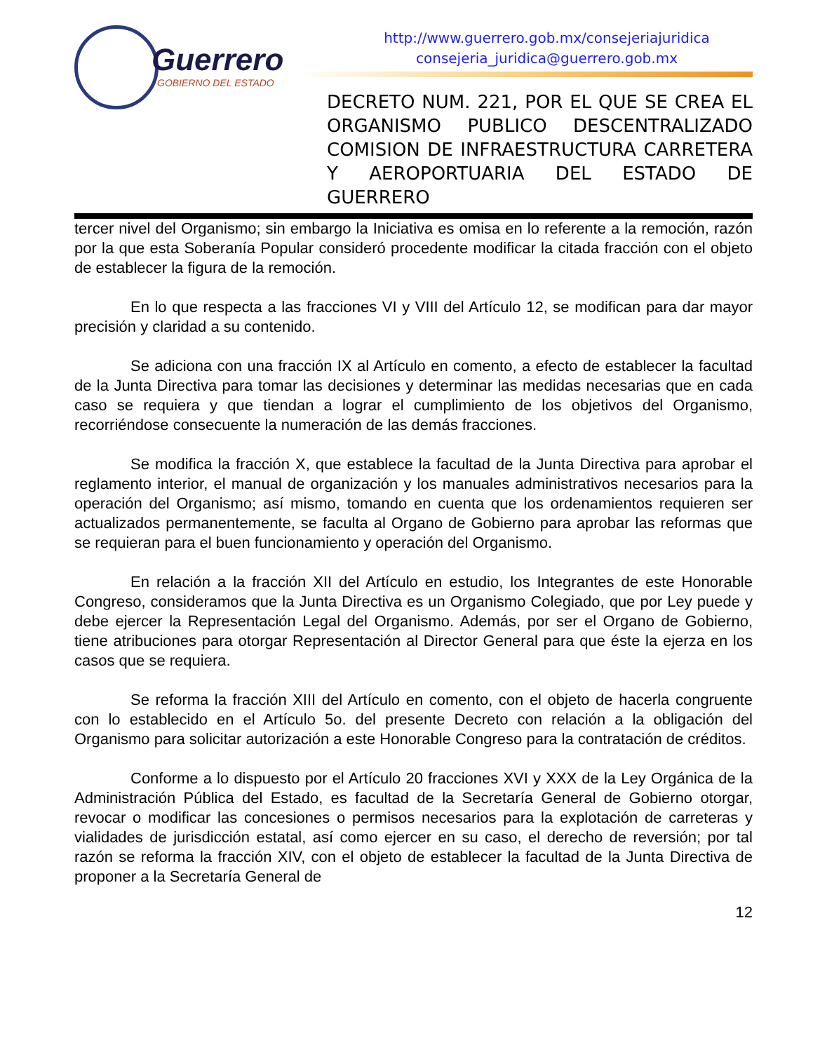Guerrero
GOBIERNO DEL ESTADO
http://www.guerrero.gob.mx/consejeriajuridica
consejeria_juridica@guerrero.gob.mx
DECRETO NUM. 221, POR EL QUE SE CREA EL ORGANISMO PUBLICO DESCENTRALIZADO COMISION DE INFRAESTRUCTURA CARRETERA Y AEROPORTUARIA DEL ESTADO DE GUERRERO
tercer nivel del Organismo; sin embargo la Iniciativa es omisa en lo referente a la remoción, razón por la que esta Soberanía Popular consideró procedente modificar la citada fracción con el objeto de establecer la figura de la remoción.
En lo que respecta a las fracciones VI y VIII del Artículo 12, se modifican para dar mayor precisión y claridad a su contenido.
Se adiciona con una fracción IX al Artículo en comento, a efecto de establecer la facultad de la Junta Directiva para tomar las decisiones y determinar las medidas necesarias que en cada caso se requiera y que tiendan a lograr el cumplimiento de los objetivos del Organismo, recorriéndose consecuente la numeración de las demás fracciones.
Se modifica la fracción X, que establece la facultad de la Junta Directiva para aprobar el reglamento interior, el manual de organización y los manuales administrativos necesarios para la operación del Organismo; así mismo, tomando en cuenta que los ordenamientos requieren ser actualizados permanentemente, se faculta al Organo de Gobierno para aprobar las reformas que se requieran para el buen funcionamiento y operación del Organismo.
En relación a la fracción XII del Artículo en estudio, los Integrantes de este Honorable Congreso, consideramos que la Junta Directiva es un Organismo Colegiado, que por Ley puede y debe ejercer la Representación Legal del Organismo. Además, por ser el Organo de Gobierno, tiene atribuciones para otorgar Representación al Director General para que éste la ejerza en los casos que se requiera.
Se reforma la fracción XIII del Artículo en comento, con el objeto de hacerla congruente con lo establecido en el Artículo 5o. del presente Decreto con relación a la obligación del Organismo para solicitar autorización a este Honorable Congreso para la contratación de créditos.
Conforme a lo dispuesto por el Artículo 20 fracciones XVI y XXX de la Ley Orgánica de la Administración Pública del Estado, es facultad de la Secretaría General de Gobierno otorgar, revocar o modificar las concesiones o permisos necesarios para la explotación de carreteras y vialidades de jurisdicción estatal, así como ejercer en su caso, el derecho de reversión; por tal razón se reforma la fracción XIV, con el objeto de establecer la facultad de la Junta Directiva de proponer a la Secretaría General de
12